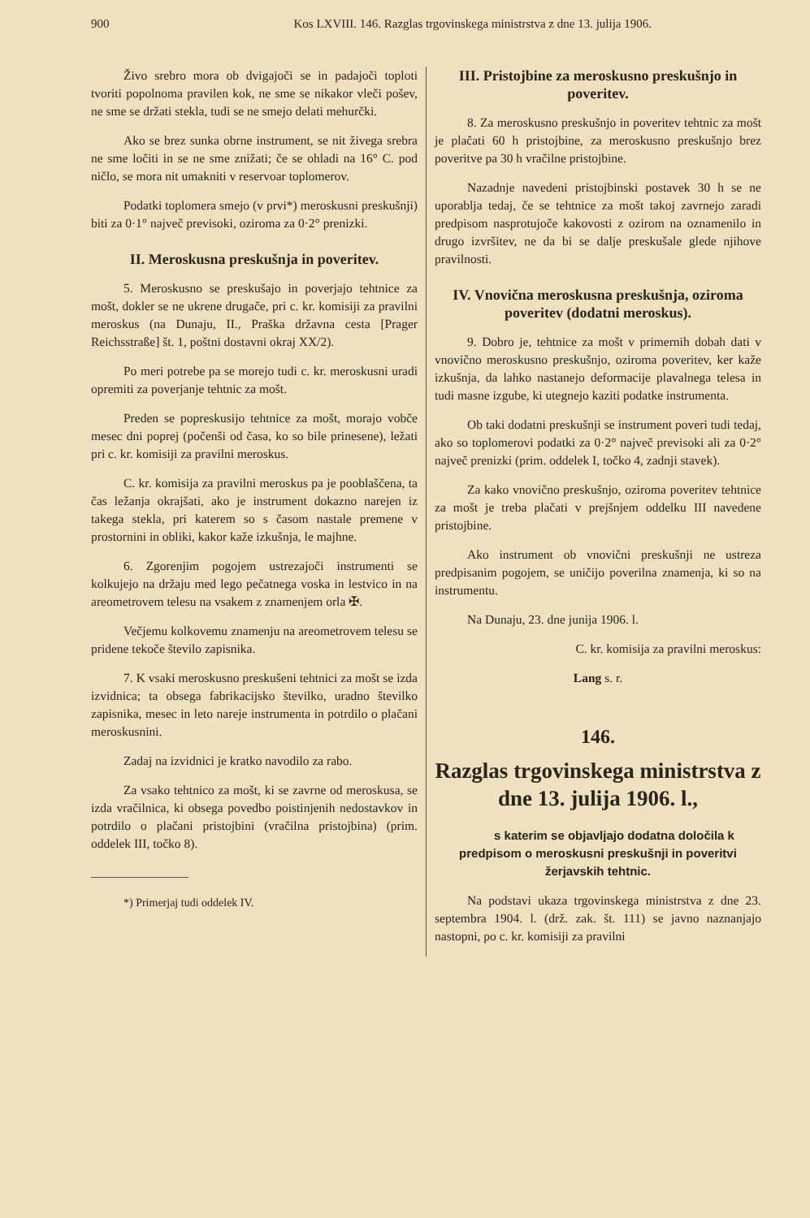900 Kos LXVIII. 146. Razglas trgovinskega ministrstva z dne 13. julija 1906.
Živo srebro mora ob dvigajoči se in padajoči toploti tvoriti popolnoma pravilen kok, ne sme se nikakor vleči pošev, ne sme se držati stekla, tudi se ne smejo delati mehurčki.
Ako se brez sunka obrne instrument, se nit živega srebra ne sme ločiti in se ne sme znižati; če se ohladi na 16° C. pod ničlo, se mora nit umakniti v reservoar toplomerov.
Podatki toplomera smejo (v prvi*) meroskusni preskušnji) biti za 0·1° največ previsoki, oziroma za 0·2° prenizki.
II. Meroskusna preskušnja in poveritev.
5. Meroskusno se preskušajo in poverjajo tehtnice za mošt, dokler se ne ukrene drugače, pri c. kr. komisiji za pravilni meroskus (na Dunaju, II., Praška državna cesta [Prager Reichsstraße] št. 1, poštni dostavni okraj XX/2).
Po meri potrebe pa se morejo tudi c. kr. meroskusni uradi opremiti za poverjanje tehtnic za mošt.
Preden se popreskusijo tehtnice za mošt, morajo vobče mesec dni poprej (počenši od časa, ko so bile prinesene), ležati pri c. kr. komisiji za pravilni meroskus.
C. kr. komisija za pravilni meroskus pa je pooblaščena, ta čas ležanja okrajšati, ako je instrument dokazno narejen iz takega stekla, pri katerem so s časom nastale premene v prostornini in obliki, kakor kaže izkušnja, le majhne.
6. Zgorenjim pogojem ustrezajoči instrumenti se kolkujejo na držaju med lego pečatnega voska in lestvico in na areometrovem telesu na vsakem z znamenjem orla ✠.
Večjemu kolkovemu znamenju na areometrovem telesu se pridene tekoče število zapisnika.
7. K vsaki meroskusno preskušeni tehtnici za mošt se izda izvidnica; ta obsega fabrikacijsko številko, uradno številko zapisnika, mesec in leto nareje instrumenta in potrdilo o plačani meroskusnini.
Zadaj na izvidnici je kratko navodilo za rabo.
Za vsako tehtnico za mošt, ki se zavrne od meroskusa, se izda vračilnica, ki obsega povedbo poistinjenih nedostavkov in potrdilo o plačani pristojbini (vračilna pristojbina) (prim. oddelek III, točko 8).
*) Primerjaj tudi oddelek IV.
III. Pristojbine za meroskusno preskušnjo in poveritev.
8. Za meroskusno preskušnjo in poveritev tehtnic za mošt je plačati 60 h pristojbine, za meroskusno preskušnjo brez poveritve pa 30 h vračilne pristojbine.
Nazadnje navedeni pristojbinski postavek 30 h se ne uporablja tedaj, če se tehtnice za mošt takoj zavrnejo zaradi predpisom nasprotujoče kakovosti z ozirom na oznamenilo in drugo izvršitev, ne da bi se dalje preskušale glede njihove pravilnosti.
IV. Vnovična meroskusna preskušnja, oziroma poveritev (dodatni meroskus).
9. Dobro je, tehtnice za mošt v primernih dobah dati v vnovično meroskusno preskušnjo, oziroma poveritev, ker kaže izkušnja, da lahko nastanejo deformacije plavalnega telesa in tudi masne izgube, ki utegnejo kaziti podatke instrumenta.
Ob taki dodatni preskušnji se instrument poveri tudi tedaj, ako so toplomerovi podatki za 0·2° največ previsoki ali za 0·2° največ prenizki (prim. oddelek I, točko 4, zadnji stavek).
Za kako vnovično preskušnjo, oziroma poveritev tehtnice za mošt je treba plačati v prejšnjem oddelku III navedene pristojbine.
Ako instrument ob vnovični preskušnji ne ustreza predpisanim pogojem, se uničijo poverilna znamenja, ki so na instrumentu.
Na Dunaju, 23. dne junija 1906. l.
C. kr. komisija za pravilni meroskus:
Lang s. r.
146.
Razglas trgovinskega ministrstva z dne 13. julija 1906. l.,
s katerim se objavljajo dodatna določila k predpisom o meroskusni preskušnji in poveritvi žerjavskih tehtnic.
Na podstavi ukaza trgovinskega ministrstva z dne 23. septembra 1904. l. (drž. zak. št. 111) se javno naznanjajo nastopni, po c. kr. komisiji za pravilni